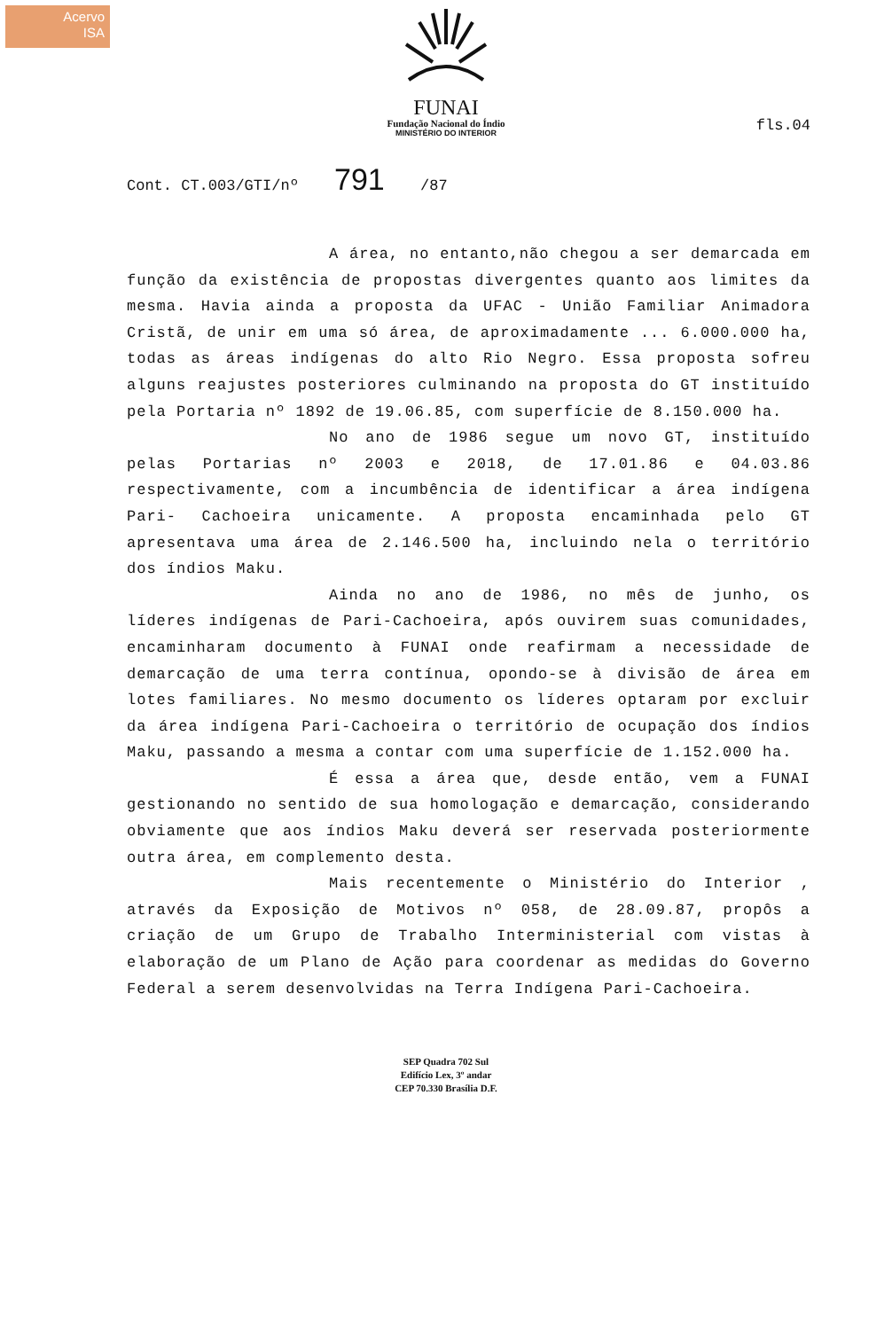Acervo
ISA
FUNAI
Fundação Nacional do Índio
MINISTÉRIO DO INTERIOR
fls.04
Cont. CT.003/GTI/nº 791 /87
A área, no entanto,não chegou a ser demarcada em função da existência de propostas divergentes quanto aos limites da mesma. Havia ainda a proposta da UFAC - União Familiar Animadora Cristã, de unir em uma só área, de aproximadamente ... 6.000.000 ha, todas as áreas indígenas do alto Rio Negro. Essa proposta sofreu alguns reajustes posteriores culminando na proposta do GT instituído pela Portaria nº 1892 de 19.06.85, com superfície de 8.150.000 ha.
No ano de 1986 segue um novo GT, instituído pelas Portarias nº 2003 e 2018, de 17.01.86 e 04.03.86 respectivamente, com a incumbência de identificar a área indígena Pari- Cachoeira unicamente. A proposta encaminhada pelo GT apresentava uma área de 2.146.500 ha, incluindo nela o território dos índios Maku.
Ainda no ano de 1986, no mês de junho, os líderes indígenas de Pari-Cachoeira, após ouvirem suas comunidades, encaminharam documento à FUNAI onde reafirmam a necessidade de demarcação de uma terra contínua, opondo-se à divisão de área em lotes familiares. No mesmo documento os líderes optaram por excluir da área indígena Pari-Cachoeira o território de ocupação dos índios Maku, passando a mesma a contar com uma superfície de 1.152.000 ha.
É essa a área que, desde então, vem a FUNAI gestionando no sentido de sua homologação e demarcação, considerando obviamente que aos índios Maku deverá ser reservada posteriormente outra área, em complemento desta.
Mais recentemente o Ministério do Interior , através da Exposição de Motivos nº 058, de 28.09.87, propôs a criação de um Grupo de Trabalho Interministerial com vistas à elaboração de um Plano de Ação para coordenar as medidas do Governo Federal a serem desenvolvidas na Terra Indígena Pari-Cachoeira.
SEP Quadra 702 Sul
Edifício Lex, 3º andar
CEP 70.330 Brasília D.F.